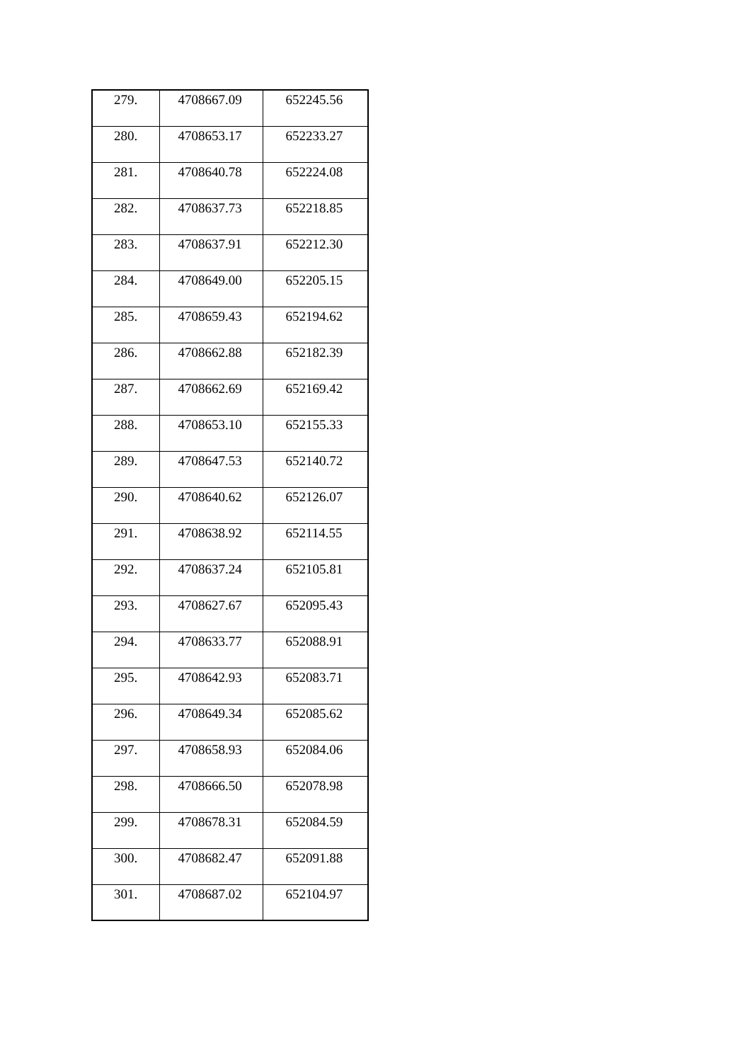| 279. | 4708667.09 | 652245.56 |
| 280. | 4708653.17 | 652233.27 |
| 281. | 4708640.78 | 652224.08 |
| 282. | 4708637.73 | 652218.85 |
| 283. | 4708637.91 | 652212.30 |
| 284. | 4708649.00 | 652205.15 |
| 285. | 4708659.43 | 652194.62 |
| 286. | 4708662.88 | 652182.39 |
| 287. | 4708662.69 | 652169.42 |
| 288. | 4708653.10 | 652155.33 |
| 289. | 4708647.53 | 652140.72 |
| 290. | 4708640.62 | 652126.07 |
| 291. | 4708638.92 | 652114.55 |
| 292. | 4708637.24 | 652105.81 |
| 293. | 4708627.67 | 652095.43 |
| 294. | 4708633.77 | 652088.91 |
| 295. | 4708642.93 | 652083.71 |
| 296. | 4708649.34 | 652085.62 |
| 297. | 4708658.93 | 652084.06 |
| 298. | 4708666.50 | 652078.98 |
| 299. | 4708678.31 | 652084.59 |
| 300. | 4708682.47 | 652091.88 |
| 301. | 4708687.02 | 652104.97 |